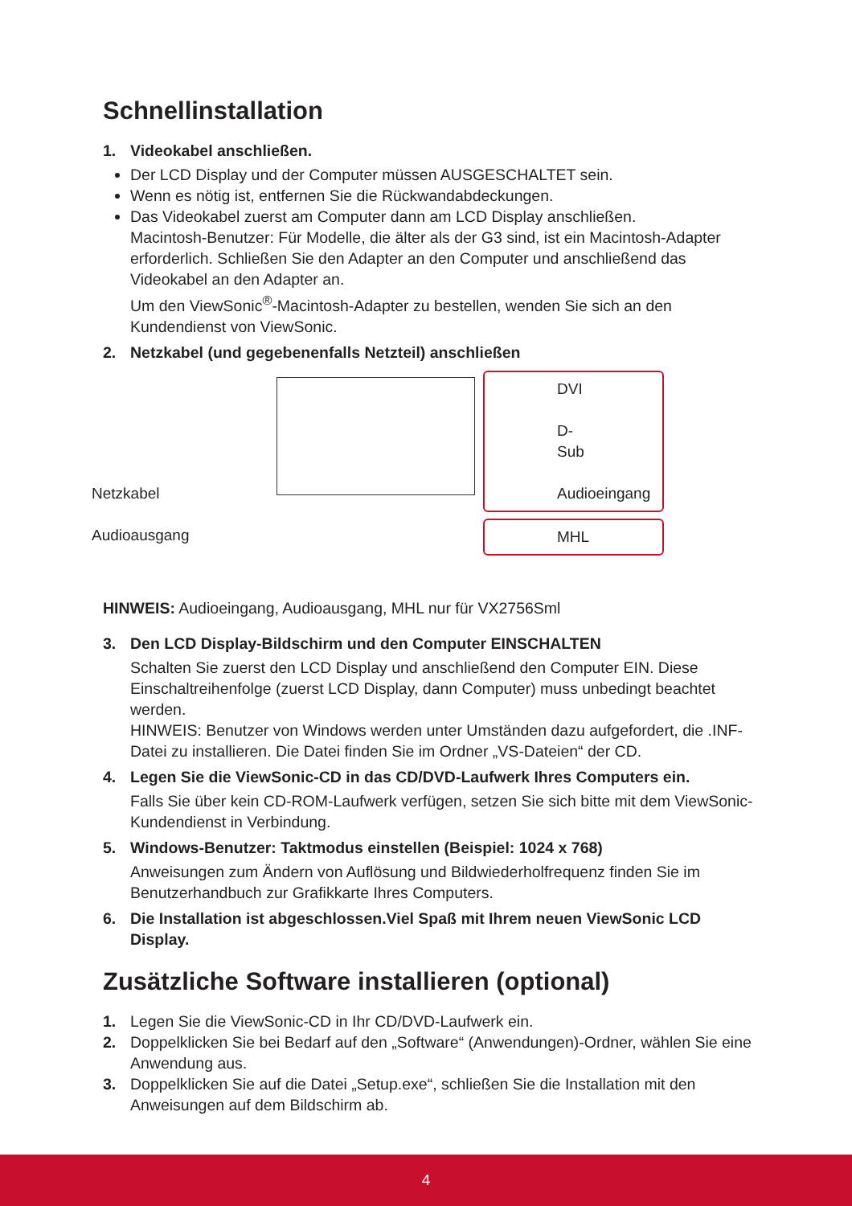Schnellinstallation
1. Videokabel anschließen.
Der LCD Display und der Computer müssen AUSGESCHALTET sein.
Wenn es nötig ist, entfernen Sie die Rückwandabdeckungen.
Das Videokabel zuerst am Computer dann am LCD Display anschließen.
Macintosh-Benutzer: Für Modelle, die älter als der G3 sind, ist ein Macintosh-Adapter erforderlich. Schließen Sie den Adapter an den Computer und anschließend das Videokabel an den Adapter an.
Um den ViewSonic<sup>®</sup>-Macintosh-Adapter zu bestellen, wenden Sie sich an den Kundendienst von ViewSonic.
2. Netzkabel (und gegebenenfalls Netzteil) anschließen
Netzkabel
Audioausgang
DVI
D-Sub
Audioeingang
MHL
HINWEIS: Audioeingang, Audioausgang, MHL nur für VX2756Sml
3. Den LCD Display-Bildschirm und den Computer EINSCHALTEN
Schalten Sie zuerst den LCD Display und anschließend den Computer EIN. Diese Einschaltreihenfolge (zuerst LCD Display, dann Computer) muss unbedingt beachtet werden.
HINWEIS: Benutzer von Windows werden unter Umständen dazu aufgefordert, die .INF-Datei zu installieren. Die Datei finden Sie im Ordner „VS-Dateien“ der CD.
4. Legen Sie die ViewSonic-CD in das CD/DVD-Laufwerk Ihres Computers ein.
Falls Sie über kein CD-ROM-Laufwerk verfügen, setzen Sie sich bitte mit dem ViewSonic-Kundendienst in Verbindung.
5. Windows-Benutzer: Taktmodus einstellen (Beispiel: 1024 x 768)
Anweisungen zum Ändern von Auflösung und Bildwiederholfrequenz finden Sie im Benutzerhandbuch zur Grafikkarte Ihres Computers.
6. Die Installation ist abgeschlossen.Viel Spaß mit Ihrem neuen ViewSonic LCD Display.
Zusätzliche Software installieren (optional)
1. Legen Sie die ViewSonic-CD in Ihr CD/DVD-Laufwerk ein.
2. Doppelklicken Sie bei Bedarf auf den „Software“ (Anwendungen)-Ordner, wählen Sie eine Anwendung aus.
3. Doppelklicken Sie auf die Datei „Setup.exe“, schließen Sie die Installation mit den Anweisungen auf dem Bildschirm ab.
4